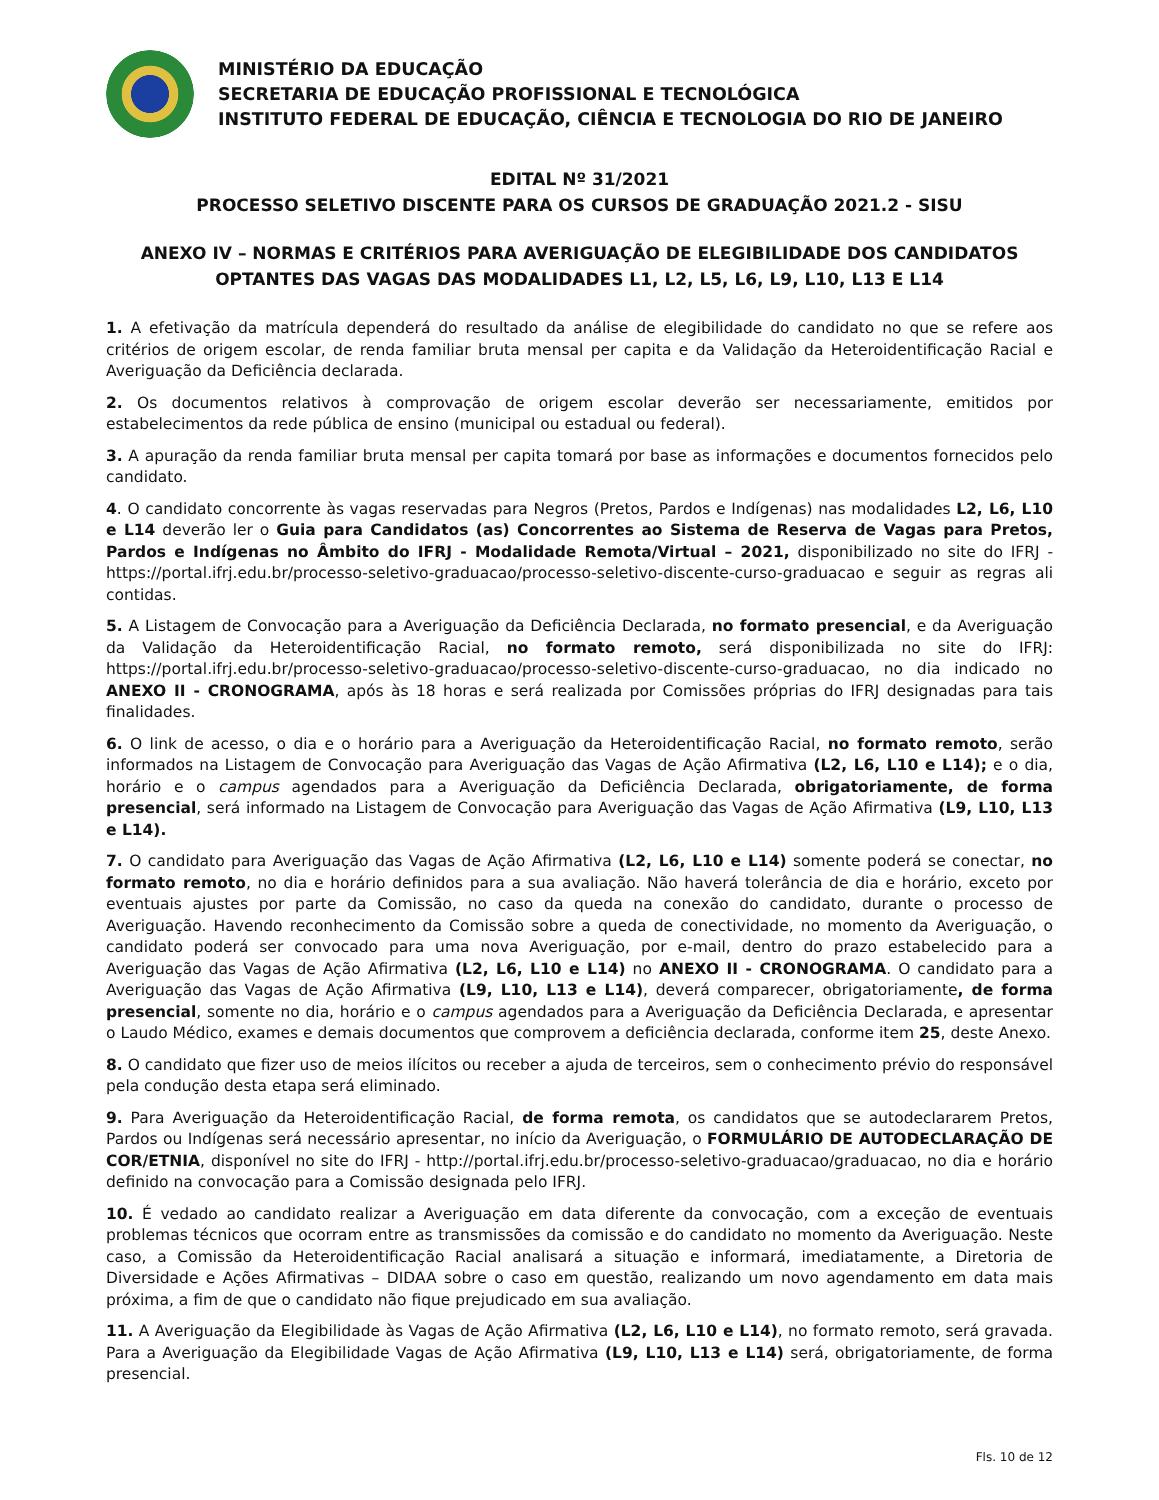MINISTÉRIO DA EDUCAÇÃO
SECRETARIA DE EDUCAÇÃO PROFISSIONAL E TECNOLÓGICA
INSTITUTO FEDERAL DE EDUCAÇÃO, CIÊNCIA E TECNOLOGIA DO RIO DE JANEIRO
EDITAL Nº 31/2021
PROCESSO SELETIVO DISCENTE PARA OS CURSOS DE GRADUAÇÃO 2021.2 - SISU
ANEXO IV – NORMAS E CRITÉRIOS PARA AVERIGUAÇÃO DE ELEGIBILIDADE DOS CANDIDATOS OPTANTES DAS VAGAS DAS MODALIDADES L1, L2, L5, L6, L9, L10, L13 E L14
1. A efetivação da matrícula dependerá do resultado da análise de elegibilidade do candidato no que se refere aos critérios de origem escolar, de renda familiar bruta mensal per capita e da Validação da Heteroidentificação Racial e Averiguação da Deficiência declarada.
2. Os documentos relativos à comprovação de origem escolar deverão ser necessariamente, emitidos por estabelecimentos da rede pública de ensino (municipal ou estadual ou federal).
3. A apuração da renda familiar bruta mensal per capita tomará por base as informações e documentos fornecidos pelo candidato.
4. O candidato concorrente às vagas reservadas para Negros (Pretos, Pardos e Indígenas) nas modalidades L2, L6, L10 e L14 deverão ler o Guia para Candidatos (as) Concorrentes ao Sistema de Reserva de Vagas para Pretos, Pardos e Indígenas no Âmbito do IFRJ - Modalidade Remota/Virtual – 2021, disponibilizado no site do IFRJ - https://portal.ifrj.edu.br/processo-seletivo-graduacao/processo-seletivo-discente-curso-graduacao e seguir as regras ali contidas.
5. A Listagem de Convocação para a Averiguação da Deficiência Declarada, no formato presencial, e da Averiguação da Validação da Heteroidentificação Racial, no formato remoto, será disponibilizada no site do IFRJ: https://portal.ifrj.edu.br/processo-seletivo-graduacao/processo-seletivo-discente-curso-graduacao, no dia indicado no ANEXO II - CRONOGRAMA, após às 18 horas e será realizada por Comissões próprias do IFRJ designadas para tais finalidades.
6. O link de acesso, o dia e o horário para a Averiguação da Heteroidentificação Racial, no formato remoto, serão informados na Listagem de Convocação para Averiguação das Vagas de Ação Afirmativa (L2, L6, L10 e L14); e o dia, horário e o campus agendados para a Averiguação da Deficiência Declarada, obrigatoriamente, de forma presencial, será informado na Listagem de Convocação para Averiguação das Vagas de Ação Afirmativa (L9, L10, L13 e L14).
7. O candidato para Averiguação das Vagas de Ação Afirmativa (L2, L6, L10 e L14) somente poderá se conectar, no formato remoto, no dia e horário definidos para a sua avaliação. Não haverá tolerância de dia e horário, exceto por eventuais ajustes por parte da Comissão, no caso da queda na conexão do candidato, durante o processo de Averiguação. Havendo reconhecimento da Comissão sobre a queda de conectividade, no momento da Averiguação, o candidato poderá ser convocado para uma nova Averiguação, por e-mail, dentro do prazo estabelecido para a Averiguação das Vagas de Ação Afirmativa (L2, L6, L10 e L14) no ANEXO II - CRONOGRAMA. O candidato para a Averiguação das Vagas de Ação Afirmativa (L9, L10, L13 e L14), deverá comparecer, obrigatoriamente, de forma presencial, somente no dia, horário e o campus agendados para a Averiguação da Deficiência Declarada, e apresentar o Laudo Médico, exames e demais documentos que comprovem a deficiência declarada, conforme item 25, deste Anexo.
8. O candidato que fizer uso de meios ilícitos ou receber a ajuda de terceiros, sem o conhecimento prévio do responsável pela condução desta etapa será eliminado.
9. Para Averiguação da Heteroidentificação Racial, de forma remota, os candidatos que se autodeclararem Pretos, Pardos ou Indígenas será necessário apresentar, no início da Averiguação, o FORMULÁRIO DE AUTODECLARAÇÃO DE COR/ETNIA, disponível no site do IFRJ - http://portal.ifrj.edu.br/processo-seletivo-graduacao/graduacao, no dia e horário definido na convocação para a Comissão designada pelo IFRJ.
10. É vedado ao candidato realizar a Averiguação em data diferente da convocação, com a exceção de eventuais problemas técnicos que ocorram entre as transmissões da comissão e do candidato no momento da Averiguação. Neste caso, a Comissão da Heteroidentificação Racial analisará a situação e informará, imediatamente, a Diretoria de Diversidade e Ações Afirmativas – DIDAA sobre o caso em questão, realizando um novo agendamento em data mais próxima, a fim de que o candidato não fique prejudicado em sua avaliação.
11. A Averiguação da Elegibilidade às Vagas de Ação Afirmativa (L2, L6, L10 e L14), no formato remoto, será gravada. Para a Averiguação da Elegibilidade Vagas de Ação Afirmativa (L9, L10, L13 e L14) será, obrigatoriamente, de forma presencial.
Fls. 10 de 12